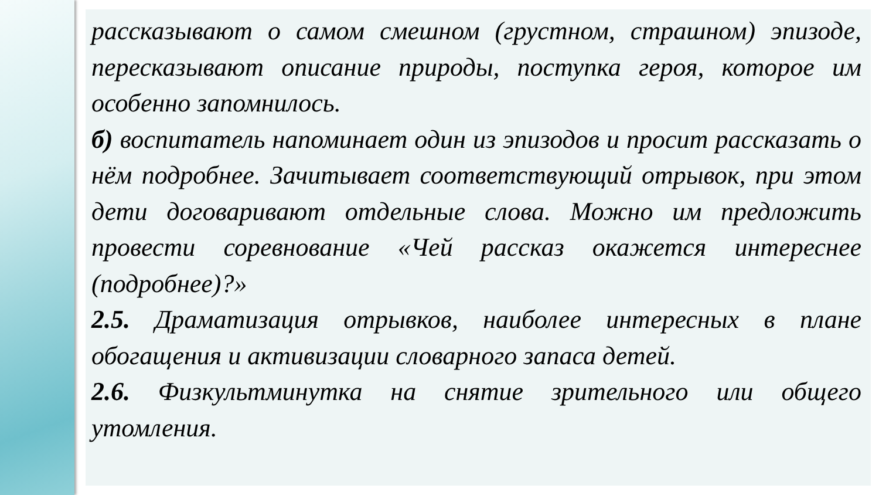рассказывают о самом смешном (грустном, страшном) эпизоде, пересказывают описание природы, поступка героя, которое им особенно запомнилось.
б) воспитатель напоминает один из эпизодов и просит рассказать о нём подробнее. Зачитывает соответствующий отрывок, при этом дети договаривают отдельные слова. Можно им предложить провести соревнование «Чей рассказ окажется интереснее (подробнее)?»
2.5. Драматизация отрывков, наиболее интересных в плане обогащения и активизации словарного запаса детей.
2.6. Физкультминутка на снятие зрительного или общего утомления.